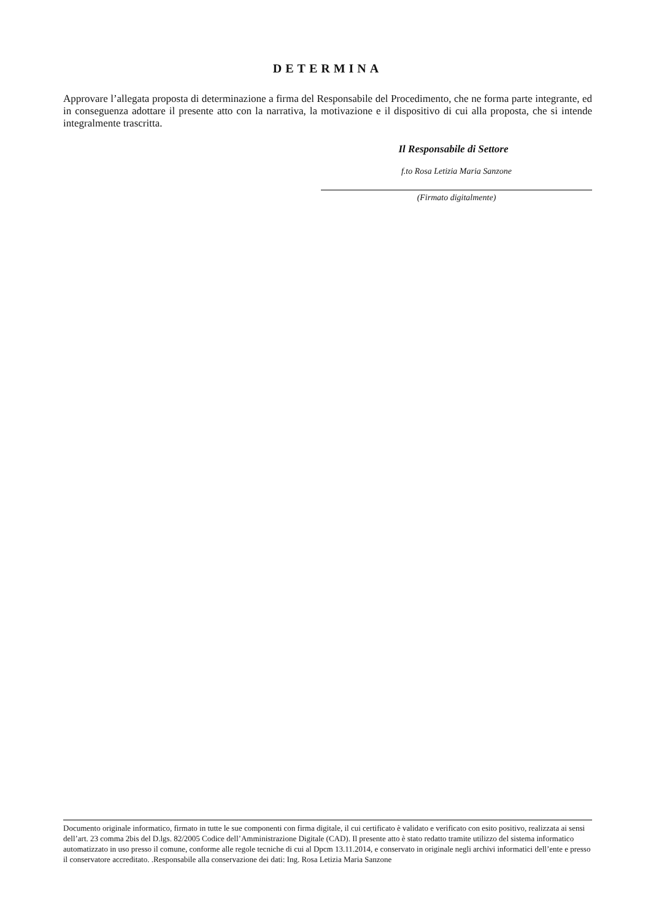DETERMINA
Approvare l’allegata proposta di determinazione a firma del Responsabile del Procedimento, che ne forma parte integrante, ed in conseguenza adottare il presente atto con la narrativa, la motivazione e il dispositivo di cui alla proposta, che si intende integralmente trascritta.
Il Responsabile di Settore
f.to Rosa Letizia Maria Sanzone
(Firmato digitalmente)
Documento originale informatico, firmato in tutte le sue componenti con firma digitale, il cui certificato è validato e verificato con esito positivo, realizzata ai sensi dell’art. 23 comma 2bis del D.lgs. 82/2005 Codice dell’Amministrazione Digitale (CAD). Il presente atto è stato redatto tramite utilizzo del sistema informatico automatizzato in uso presso il comune, conforme alle regole tecniche di cui al Dpcm 13.11.2014, e conservato in originale negli archivi informatici dell’ente e presso il conservatore accreditato. .Responsabile alla conservazione dei dati: Ing. Rosa Letizia Maria Sanzone